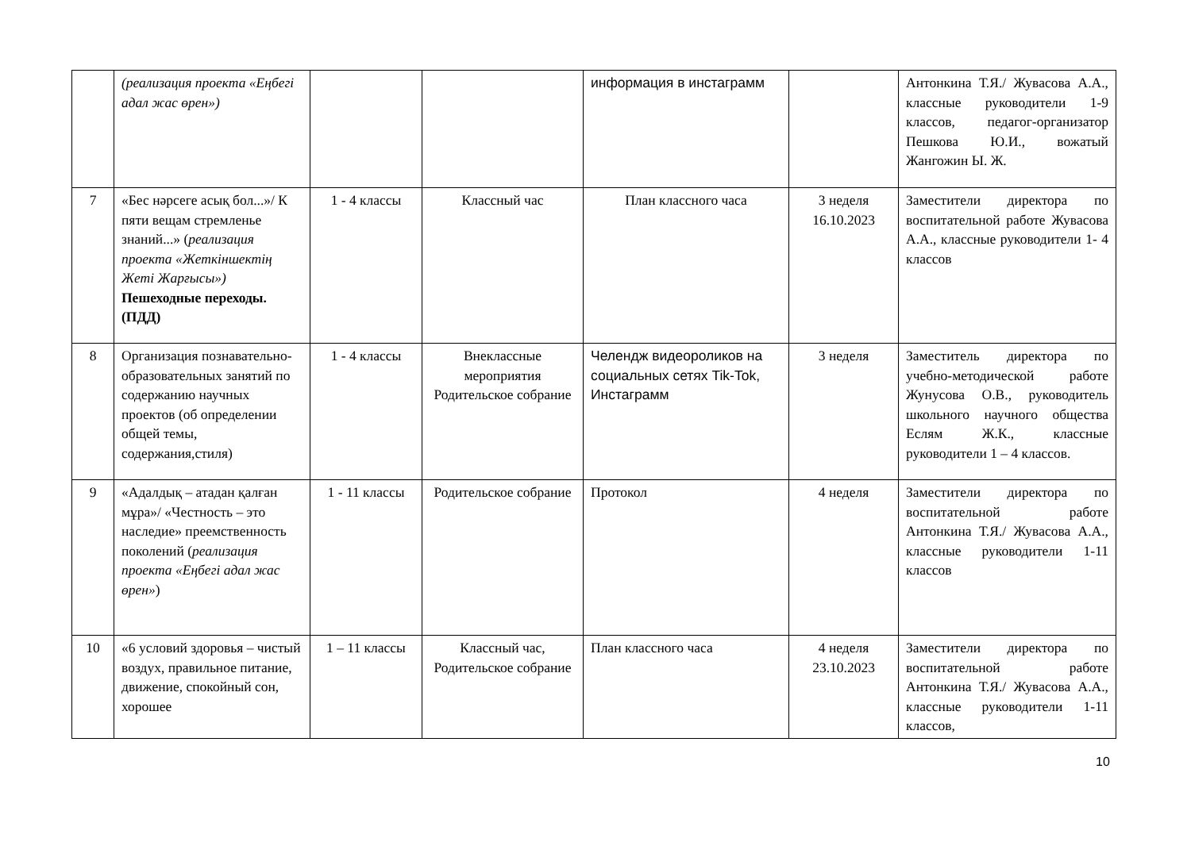| | (реализация проекта «Еңбегі адал жас өрен») | | | информация в инстаграмм | | Антонкина Т.Я./ Жувасова А.А., классные руководители 1-9 классов, педагог-организатор Пешкова Ю.И., вожатый Жангожин Ы. Ж. |
| 7 | «Бес нәрсеге асық бол...»/ К пяти вещам стремленье знаний...» ( реализация проекта «Жеткіншектің Жеті Жарғысы») Пешеходные переходы.(ПДД) | 1 - 4 классы | Классный час | План классного часа | 3 неделя 16.10.2023 | Заместители директора по воспитательной работе Жувасова А.А., классные руководители 1- 4 классов |
| 8 | Организация познавательно-образовательных занятий по содержанию научных проектов (об определении общей темы, содержания,стиля) | 1 - 4 классы | Внеклассные мероприятия Родительское собрание | Челендж видеороликов на социальных сетях Tik-Tok, Инстаграмм | 3 неделя | Заместитель директора по учебно-методической работе Жунусова О.В., руководитель школьного научного общества Еслям Ж.К., классные руководители 1 – 4 классов. |
| 9 | «Адалдық – атадан қалған мұра»/ «Честность – это наследие» преемственность поколений ( реализация проекта «Еңбегі адал жас өрен» ) | 1 - 11 классы | Родительское собрание | Протокол | 4 неделя | Заместители директора по воспитательной работе Антонкина Т.Я./ Жувасова А.А., классные руководители 1-11 классов |
| 10 | «6 условий здоровья – чистый воздух, правильное питание, движение, спокойный сон, хорошее | 1 – 11 классы | Классный час, Родительское собрание | План классного часа | 4 неделя 23.10.2023 | Заместители директора по воспитательной работе Антонкина Т.Я./ Жувасова А.А., классные руководители 1-11 классов, |
10